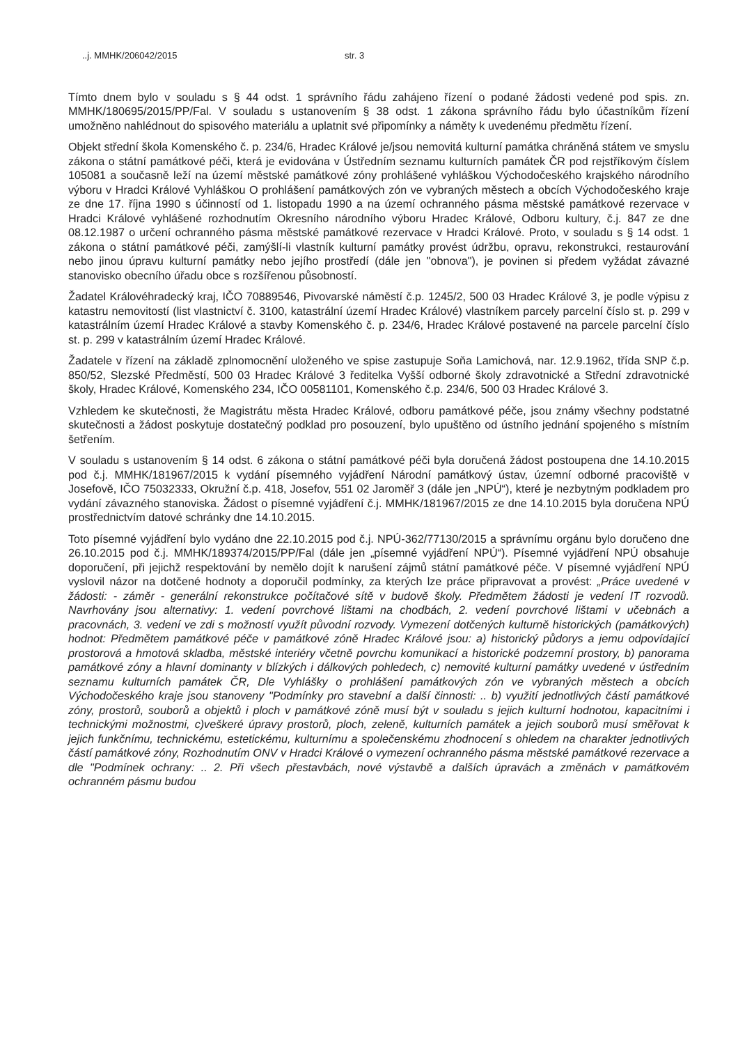..j. MMHK/206042/2015 str. 3
Tímto dnem bylo v souladu s § 44 odst. 1 správního řádu zahájeno řízení o podané žádosti vedené pod spis. zn. MMHK/180695/2015/PP/Fal. V souladu s ustanovením § 38 odst. 1 zákona správního řádu bylo účastníkům řízení umožněno nahlédnout do spisového materiálu a uplatnit své připomínky a náměty k uvedenému předmětu řízení.
Objekt střední škola Komenského č. p. 234/6, Hradec Králové je/jsou nemovitá kulturní památka chráněná státem ve smyslu zákona o státní památkové péči, která je evidována v Ústředním seznamu kulturních památek ČR pod rejstříkovým číslem 105081 a současně leží na území městské památkové zóny prohlášené vyhláškou Východočeského krajského národního výboru v Hradci Králové Vyhláškou O prohlášení památkových zón ve vybraných městech a obcích Východočeského kraje ze dne 17. října 1990 s účinností od 1. listopadu 1990 a na území ochranného pásma městské památkové rezervace v Hradci Králové vyhlášené rozhodnutím Okresního národního výboru Hradec Králové, Odboru kultury, č.j. 847 ze dne 08.12.1987 o určení ochranného pásma městské památkové rezervace v Hradci Králové. Proto, v souladu s § 14 odst. 1 zákona o státní památkové péči, zamýšlí-li vlastník kulturní památky provést údržbu, opravu, rekonstrukci, restaurování nebo jinou úpravu kulturní památky nebo jejího prostředí (dále jen "obnova"), je povinen si předem vyžádat závazné stanovisko obecního úřadu obce s rozšířenou působností.
Žadatel Královéhradecký kraj, IČO 70889546, Pivovarské náměstí č.p. 1245/2, 500 03 Hradec Králové 3, je podle výpisu z katastru nemovitostí (list vlastnictví č. 3100, katastrální území Hradec Králové) vlastníkem parcely parcelní číslo st. p. 299 v katastrálním území Hradec Králové a stavby Komenského č. p. 234/6, Hradec Králové postavené na parcele parcelní číslo st. p. 299 v katastrálním území Hradec Králové.
Žadatele v řízení na základě zplnomocnění uloženého ve spise zastupuje Soňa Lamichová, nar. 12.9.1962, třída SNP č.p. 850/52, Slezské Předměstí, 500 03 Hradec Králové 3 ředitelka Vyšší odborné školy zdravotnické a Střední zdravotnické školy, Hradec Králové, Komenského 234, IČO 00581101, Komenského č.p. 234/6, 500 03 Hradec Králové 3.
Vzhledem ke skutečnosti, že Magistrátu města Hradec Králové, odboru památkové péče, jsou známy všechny podstatné skutečnosti a žádost poskytuje dostatečný podklad pro posouzení, bylo upuštěno od ústního jednání spojeného s místním šetřením.
V souladu s ustanovením § 14 odst. 6 zákona o státní památkové péči byla doručená žádost postoupena dne 14.10.2015 pod č.j. MMHK/181967/2015 k vydání písemného vyjádření Národní památkový ústav, územní odborné pracoviště v Josefově, IČO 75032333, Okružní č.p. 418, Josefov, 551 02 Jaroměř 3 (dále jen „NPÚ“), které je nezbytným podkladem pro vydání závazného stanoviska. Žádost o písemné vyjádření č.j. MMHK/181967/2015 ze dne 14.10.2015 byla doručena NPÚ prostřednictvím datové schránky dne 14.10.2015.
Toto písemné vyjádření bylo vydáno dne 22.10.2015 pod č.j. NPÚ-362/77130/2015 a správnímu orgánu bylo doručeno dne 26.10.2015 pod č.j. MMHK/189374/2015/PP/Fal (dále jen „písemné vyjádření NPÚ“). Písemné vyjádření NPÚ obsahuje doporučení, při jejichž respektování by nemělo dojít k narušení zájmů státní památkové péče. V písemné vyjádření NPÚ vyslovil názor na dotčené hodnoty a doporučil podmínky, za kterých lze práce připravovat a provést: „Práce uvedené v žádosti: - záměr - generální rekonstrukce počítačové sítě v budově školy. Předmětem žádosti je vedení IT rozvodů. Navrhovány jsou alternativy: 1. vedení povrchové lištami na chodbách, 2. vedení povrchové lištami v učebnách a pracovnách, 3. vedení ve zdi s možností využít původní rozvody. Vymezení dotčených kulturně historických (památkových) hodnot: Předmětem památkové péče v památkové zóně Hradec Králové jsou: a) historický půdorys a jemu odpovídající prostorová a hmotová skladba, městské interiéry včetně povrchu komunikací a historické podzemní prostory, b) panorama památkové zóny a hlavní dominanty v blízkých i dálkových pohledech, c) nemovité kulturní památky uvedené v ústředním seznamu kulturních památek ČR, Dle Vyhlášky o prohlášení památkových zón ve vybraných městech a obcích Východočeského kraje jsou stanoveny "Podmínky pro stavební a další činnosti: .. b) využití jednotlivých částí památkové zóny, prostorů, souborů a objektů i ploch v památkové zóně musí být v souladu s jejich kulturní hodnotou, kapacitními i technickými možnostmi, c)veškeré úpravy prostorů, ploch, zeleně, kulturních památek a jejich souborů musí směřovat k jejich funkčnímu, technickému, estetickému, kulturnímu a společenskému zhodnocení s ohledem na charakter jednotlivých částí památkové zóny, Rozhodnutím ONV v Hradci Králové o vymezení ochranného pásma městské památkové rezervace a dle "Podmínek ochrany: .. 2. Při všech přestavbách, nové výstavbě a dalších úpravách a změnách v památkovém ochranném pásmu budou